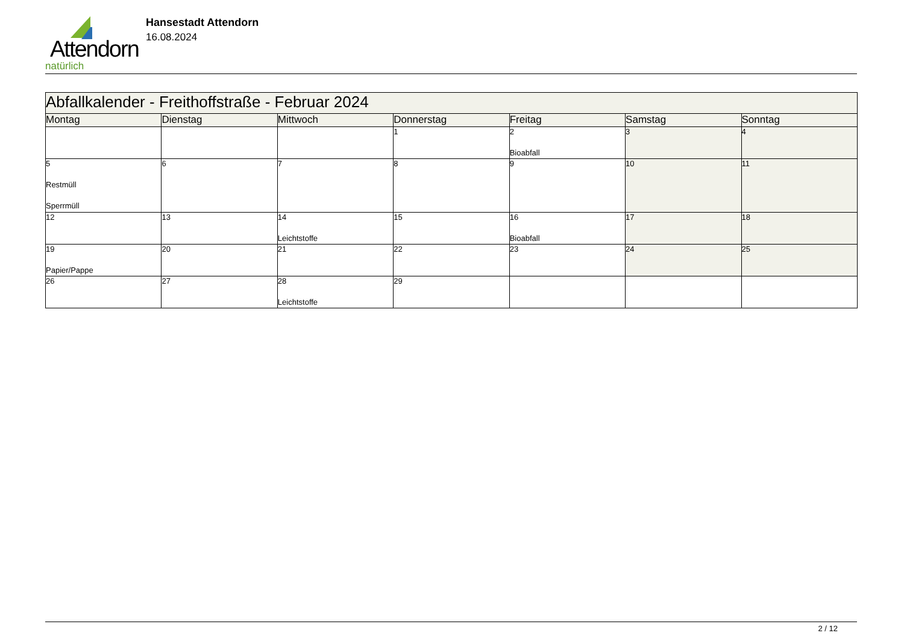Attendorn
natürlich
Hansestadt Attendorn
16.08.2024
| Abfallkalender - Freithoffstraße - Februar 2024 | | | | | | |
| --- | --- | --- | --- | --- | --- | --- |
| Montag | Dienstag | Mittwoch | Donnerstag | Freitag | Samstag | Sonntag |
| | | | 1 | 2 Bioabfall | 3 | 4 |
| 5 Restmüll Sperrmüll | 6 | 7 | 8 | 9 | 10 | 11 |
| 12 | 13 | 14 Leichtstoffe | 15 | 16 Bioabfall | 17 | 18 |
| 19 Papier/Pappe | 20 | 21 | 22 | 23 | 24 | 25 |
| 26 | 27 | 28 Leichtstoffe | 29 | | | |
2 / 12